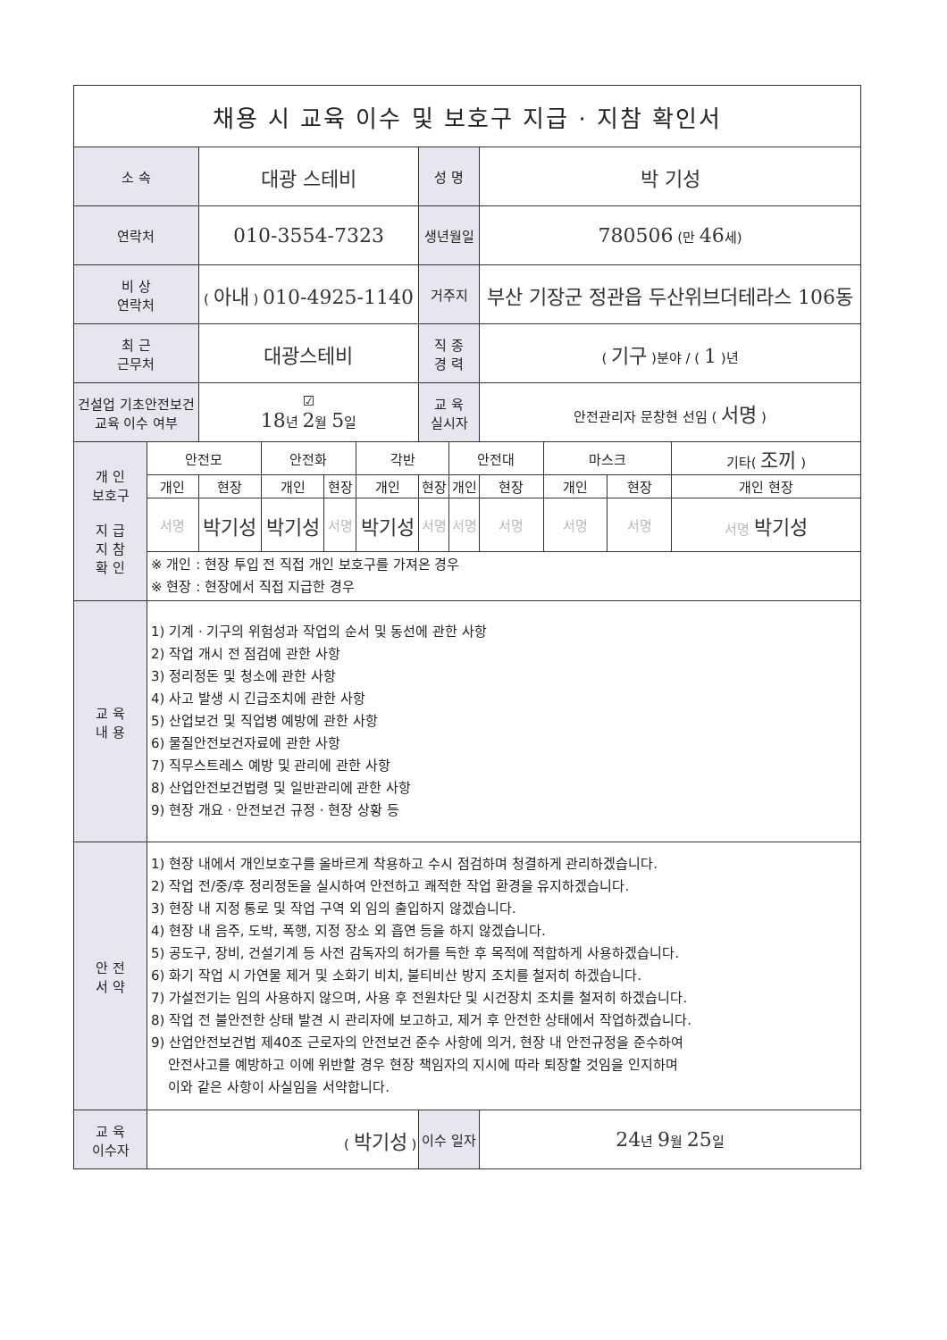| 채용 시 교육 이수 및 보호구 지급 · 지참 확인서 | | | | | | | | | | | |
| 소 속 | | 대광 스테비 | | | | 성 명 | | 박 기성 | | | |
| 연락처 | | 010-3554-7323 | | | | 생년월일 | | 780506 (만 46 세) | | | |
| 비 상 연락처 | | ( 아내 ) 010-4925-1140 | | | | 거주지 | | 부산 기장군 정관읍 두산위브더테라스 106동 | | | |
| 최 근 근무처 | | 대광스테비 | | | | 직 종 경 력 | | ( 기구 )분야 / ( 1 )년 | | | |
| 건설업 기초안전보건 교육 이수 여부 | | ☑ 18 년 2 월 5 일 | | | | 교 육 실시자 | | 안전관리자 문창현 선임 ( 서명 ) | | | |
| 개 인 보호구 지 급 지 참 확 인 | 안전모 | | 안전화 | | 각반 | | 안전대 | | 마스크 | | 기타( 조끼 ) |
| | 개인 | 현장 | 개인 | 현장 | 개인 | 현장 | 개인 | 현장 | 개인 | 현장 | 개인 현장 |
| | 서명 | 박기성 | 박기성 | 서명 | 박기성 | 서명 | 서명 | 서명 | 서명 | 서명 | 서명 박기성 |
| | ※ 개인 : 현장 투입 전 직접 개인 보호구를 가져온 경우 ※ 현장 : 현장에서 직접 지급한 경우 | | | | | | | | | | |
| 교 육 내 용 | 1) 기계 · 기구의 위험성과 작업의 순서 및 동선에 관한 사항 2) 작업 개시 전 점검에 관한 사항 3) 정리정돈 및 청소에 관한 사항 4) 사고 발생 시 긴급조치에 관한 사항 5) 산업보건 및 직업병 예방에 관한 사항 6) 물질안전보건자료에 관한 사항 7) 직무스트레스 예방 및 관리에 관한 사항 8) 산업안전보건법령 및 일반관리에 관한 사항 9) 현장 개요 · 안전보건 규정 · 현장 상황 등 | | | | | | | | | | |
| 안 전 서 약 | 1) 현장 내에서 개인보호구를 올바르게 착용하고 수시 점검하며 청결하게 관리하겠습니다. 2) 작업 전/중/후 정리정돈을 실시하여 안전하고 쾌적한 작업 환경을 유지하겠습니다. 3) 현장 내 지정 통로 및 작업 구역 외 임의 출입하지 않겠습니다. 4) 현장 내 음주, 도박, 폭행, 지정 장소 외 흡연 등을 하지 않겠습니다. 5) 공도구, 장비, 건설기계 등 사전 감독자의 허가를 득한 후 목적에 적합하게 사용하겠습니다. 6) 화기 작업 시 가연물 제거 및 소화기 비치, 불티비산 방지 조치를 철저히 하겠습니다. 7) 가설전기는 임의 사용하지 않으며, 사용 후 전원차단 및 시건장치 조치를 철저히 하겠습니다. 8) 작업 전 불안전한 상태 발견 시 관리자에 보고하고, 제거 후 안전한 상태에서 작업하겠습니다. 9) 산업안전보건법 제40조 근로자의 안전보건 준수 사항에 의거, 현장 내 안전규정을 준수하여 안전사고를 예방하고 이에 위반할 경우 현장 책임자의 지시에 따라 퇴장할 것임을 인지하며 이와 같은 사항이 사실임을 서약합니다. | | | | | | | | | | |
| 교 육 이수자 | ( 박기성 ) | | | | | 이수 일자 | | 24 년 9 월 25 일 | | | |